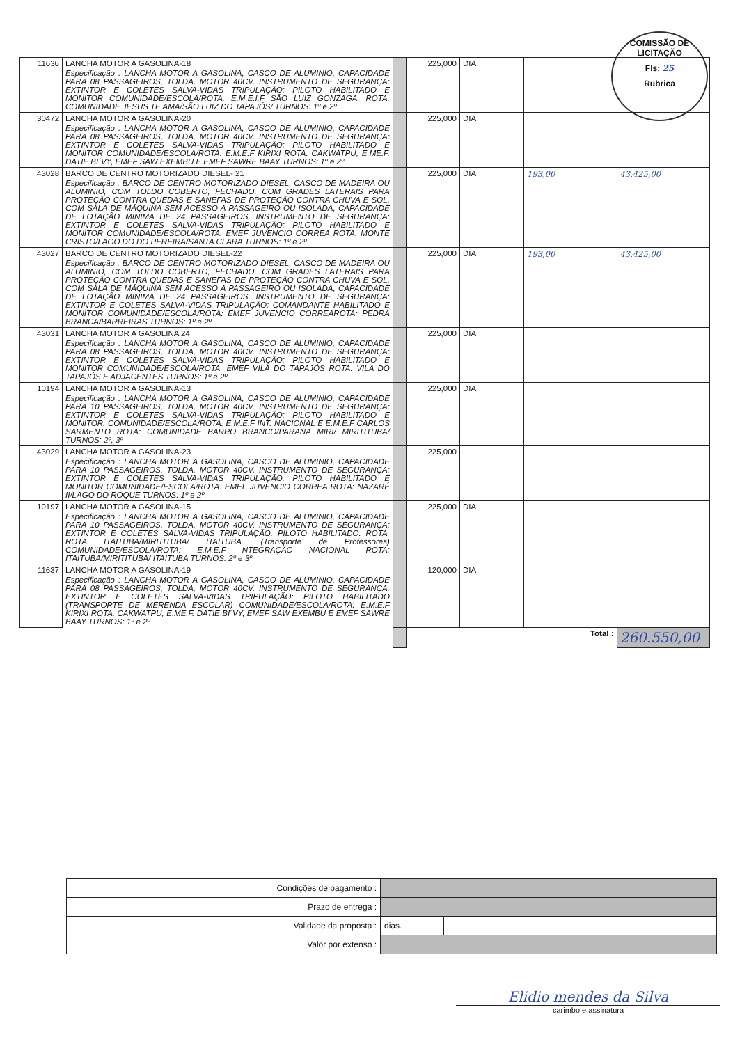COMISSÃO DE LICITAÇÃO
Fls: 25
Rubrica
| 11636 | LANCHA MOTOR A GASOLINA-18 Especificação : LANCHA MOTOR A GASOLINA, CASCO DE ALUMINIO, CAPACIDADE PARA 08 PASSAGEIROS, TOLDA, MOTOR 40CV. INSTRUMENTO DE SEGURANÇA: EXTINTOR E COLETES SALVA-VIDAS TRIPULAÇÃO: PILOTO HABILITADO E MONITOR COMUNIDADE/ESCOLA/ROTA: E.M.E.I.F SÃO LUIZ GONZAGA. ROTA: COMUNIDADE JESUS TE AMA/SÃO LUIZ DO TAPAJÓS/ TURNOS: 1º e 2º | | 225,000 | DIA | | |
| 30472 | LANCHA MOTOR A GASOLINA-20 Especificação : LANCHA MOTOR A GASOLINA, CASCO DE ALUMINIO, CAPACIDADE PARA 08 PASSAGEIROS, TOLDA, MOTOR 40CV. INSTRUMENTO DE SEGURANÇA: EXTINTOR E COLETES SALVA-VIDAS TRIPULAÇÃO: PILOTO HABILITADO E MONITOR COMUNIDADE/ESCOLA/ROTA: E.M.E.F KIRIXI ROTA: CAKWATPU, E.ME.F. DATIE BI´VY, EMEF SAW EXEMBU E EMEF SAWRE BAAY TURNOS: 1º e 2º | | 225,000 | DIA | | |
| 43028 | BARCO DE CENTRO MOTORIZADO DIESEL- 21 Especificação : BARCO DE CENTRO MOTORIZADO DIESEL: CASCO DE MADEIRA OU ALUMINIO, COM TOLDO COBERTO, FECHADO, COM GRADES LATERAIS PARA PROTEÇÃO CONTRA QUEDAS E SANEFAS DE PROTEÇÃO CONTRA CHUVA E SOL, COM SALA DE MÁQUINA SEM ACESSO A PASSAGEIRO OU ISOLADA; CAPACIDADE DE LOTAÇÃO MINIMA DE 24 PASSAGEIROS. INSTRUMENTO DE SEGURANÇA: EXTINTOR E COLETES SALVA-VIDAS TRIPULAÇÃO: PILOTO HABILITADO E MONITOR COMUNIDADE/ESCOLA/ROTA: EMEF JUVENCIO CORREA ROTA: MONTE CRISTO/LAGO DO DO PEREIRA/SANTA CLARA TURNOS: 1º e 2º | | 225,000 | DIA | 193,00 | 43.425,00 |
| 43027 | BARCO DE CENTRO MOTORIZADO DIESEL-22 Especificação : BARCO DE CENTRO MOTORIZADO DIESEL: CASCO DE MADEIRA OU ALUMINIO, COM TOLDO COBERTO, FECHADO, COM GRADES LATERAIS PARA PROTEÇÃO CONTRA QUEDAS E SANEFAS DE PROTEÇÃO CONTRA CHUVA E SOL, COM SALA DE MÁQUINA SEM ACESSO A PASSAGEIRO OU ISOLADA; CAPACIDADE DE LOTAÇÃO MINIMA DE 24 PASSAGEIROS. INSTRUMENTO DE SEGURANÇA: EXTINTOR E COLETES SALVA-VIDAS TRIPULAÇÃO: COMANDANTE HABILITADO E MONITOR COMUNIDADE/ESCOLA/ROTA: EMEF JUVENCIO CORREAROTA: PEDRA BRANCA/BARREIRAS TURNOS: 1º e 2º | | 225,000 | DIA | 193,00 | 43.425,00 |
| 43031 | LANCHA MOTOR A GASOLINA 24 Especificação : LANCHA MOTOR A GASOLINA, CASCO DE ALUMINIO, CAPACIDADE PARA 08 PASSAGEIROS, TOLDA, MOTOR 40CV. INSTRUMENTO DE SEGURANÇA: EXTINTOR E COLETES SALVA-VIDAS TRIPULAÇÃO: PILOTO HABILITADO E MONITOR COMUNIDADE/ESCOLA/ROTA: EMEF VILA DO TAPAJÓS ROTA: VILA DO TAPAJÓS E ADJACENTES TURNOS: 1º e 2º | | 225,000 | DIA | | |
| 10194 | LANCHA MOTOR A GASOLINA-13 Especificação : LANCHA MOTOR A GASOLINA, CASCO DE ALUMINIO, CAPACIDADE PARA 10 PASSAGEIROS, TOLDA, MOTOR 40CV. INSTRUMENTO DE SEGURANÇA: EXTINTOR E COLETES SALVA-VIDAS TRIPULAÇÃO: PILOTO HABILITADO E MONITOR. COMUNIDADE/ESCOLA/ROTA: E.M.E.F INT. NACIONAL E E.M.E.F CARLOS SARMENTO ROTA: COMUNIDADE BARRO BRANCO/PARANA MIRI/ MIRITITUBA/ TURNOS: 2º, 3º | | 225,000 | DIA | | |
| 43029 | LANCHA MOTOR A GASOLINA-23 Especificação : LANCHA MOTOR A GASOLINA, CASCO DE ALUMINIO, CAPACIDADE PARA 10 PASSAGEIROS, TOLDA, MOTOR 40CV. INSTRUMENTO DE SEGURANÇA: EXTINTOR E COLETES SALVA-VIDAS TRIPULAÇÃO: PILOTO HABILITADO E MONITOR COMUNIDADE/ESCOLA/ROTA: EMEF JUVENCIO CORREA ROTA: NAZARÉ II/LAGO DO ROQUE TURNOS: 1º e 2º | | 225,000 | | | |
| 10197 | LANCHA MOTOR A GASOLINA-15 Especificação : LANCHA MOTOR A GASOLINA, CASCO DE ALUMINIO, CAPACIDADE PARA 10 PASSAGEIROS, TOLDA, MOTOR 40CV. INSTRUMENTO DE SEGURANÇA: EXTINTOR E COLETES SALVA-VIDAS TRIPULAÇÃO: PILOTO HABILITADO. ROTA: ROTA ITAITUBA/MIRITITUBA/ ITAITUBA. (Transporte de Professores) COMUNIDADE/ESCOLA/ROTA: E.M.E.F NTEGRAÇÃO NACIONAL ROTA: ITAITUBA/MIRITITUBA/ ITAITUBA TURNOS: 2º e 3º | | 225,000 | DIA | | |
| 11637 | LANCHA MOTOR A GASOLINA-19 Especificação : LANCHA MOTOR A GASOLINA, CASCO DE ALUMINIO, CAPACIDADE PARA 08 PASSAGEIROS, TOLDA, MOTOR 40CV. INSTRUMENTO DE SEGURANÇA: EXTINTOR E COLETES SALVA-VIDAS TRIPULAÇÃO: PILOTO HABILITADO (TRANSPORTE DE MERENDA ESCOLAR) COMUNIDADE/ESCOLA/ROTA: E.M.E.F KIRIXI ROTA: CAKWATPU, E.ME.F. DATIE BI´VY, EMEF SAW EXEMBU E EMEF SAWRE BAAY TURNOS: 1º e 2º | | 120,000 | DIA | | |
| | | | Total : | | | 260.550,00 |
| Condições de pagamento : | | |
| Prazo de entrega : | | |
| Validade da proposta : | dias. | |
| Valor por extenso : | | |
Elidio mendes da Silva
carimbo e assinatura